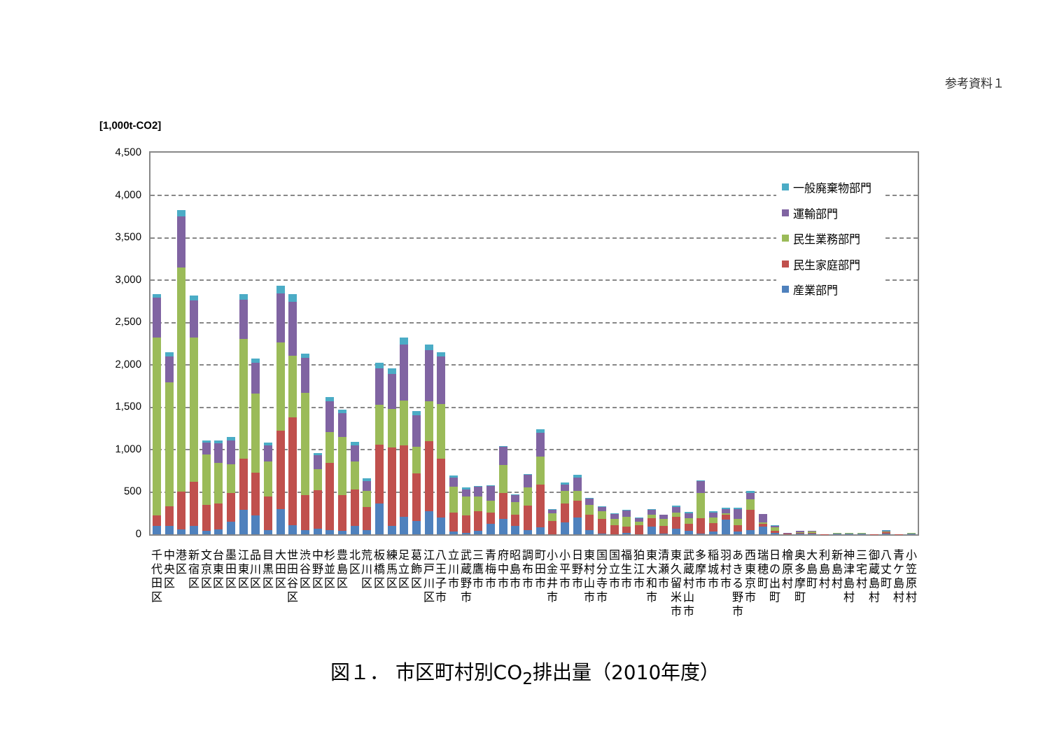参考資料１
[1,000t-CO2]
4,500
4,000
3,500
3,000
2,500
2,000
1,500
1,000
500
0
一般廃棄物部門
運輸部門
民生業務部門
民生家庭部門
産業部門
千代田区
中央区
港区
新宿区
文京区
台東区
墨田区
江東区
品川区
目黒区
大田区
世田谷区
渋谷区
中野区
杉並区
豊島区
北区
荒川区
板橋区
練馬区
足立区
葛飾区
江戸川区
八王子市
立川市
武蔵野市
三鷹市
青梅市
府中市
昭島市
調布市
町田市
小金井市
小平市
日野市
東村山市
国分寺市
国立市
福生市
狛江市
東大和市
清瀬市
東久留米市
武蔵村山市
多摩市
稲城市
羽村市
あきる野市
西東京市
瑞穂町
日の出町
檜原村
奥多摩町
大島町
利島村
新島村
神津島村
三宅村
御蔵島村
八丈町
青ケ島村
小笠原村
図１． 市区町村別CO<sub>2</sub>排出量（2010年度）